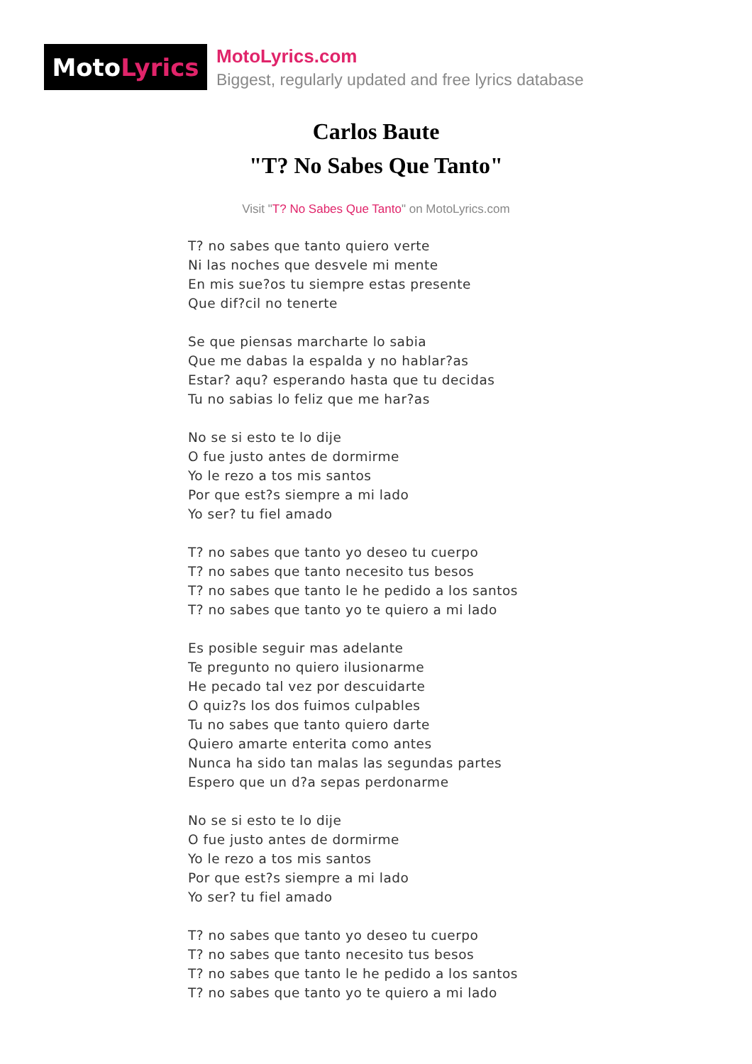Moto Lyrics
MotoLyrics.com
Biggest, regularly updated and free lyrics database
Carlos Baute
"T? No Sabes Que Tanto"
Visit "T? No Sabes Que Tanto" on MotoLyrics.com
T? no sabes que tanto quiero verte
Ni las noches que desvele mi mente
En mis sue?os tu siempre estas presente
Que dif?cil no tenerte
Se que piensas marcharte lo sabia
Que me dabas la espalda y no hablar?as
Estar? aqu? esperando hasta que tu decidas
Tu no sabias lo feliz que me har?as
No se si esto te lo dije
O fue justo antes de dormirme
Yo le rezo a tos mis santos
Por que est?s siempre a mi lado
Yo ser? tu fiel amado
T? no sabes que tanto yo deseo tu cuerpo
T? no sabes que tanto necesito tus besos
T? no sabes que tanto le he pedido a los santos
T? no sabes que tanto yo te quiero a mi lado
Es posible seguir mas adelante
Te pregunto no quiero ilusionarme
He pecado tal vez por descuidarte
O quiz?s los dos fuimos culpables
Tu no sabes que tanto quiero darte
Quiero amarte enterita como antes
Nunca ha sido tan malas las segundas partes
Espero que un d?a sepas perdonarme
No se si esto te lo dije
O fue justo antes de dormirme
Yo le rezo a tos mis santos
Por que est?s siempre a mi lado
Yo ser? tu fiel amado
T? no sabes que tanto yo deseo tu cuerpo
T? no sabes que tanto necesito tus besos
T? no sabes que tanto le he pedido a los santos
T? no sabes que tanto yo te quiero a mi lado